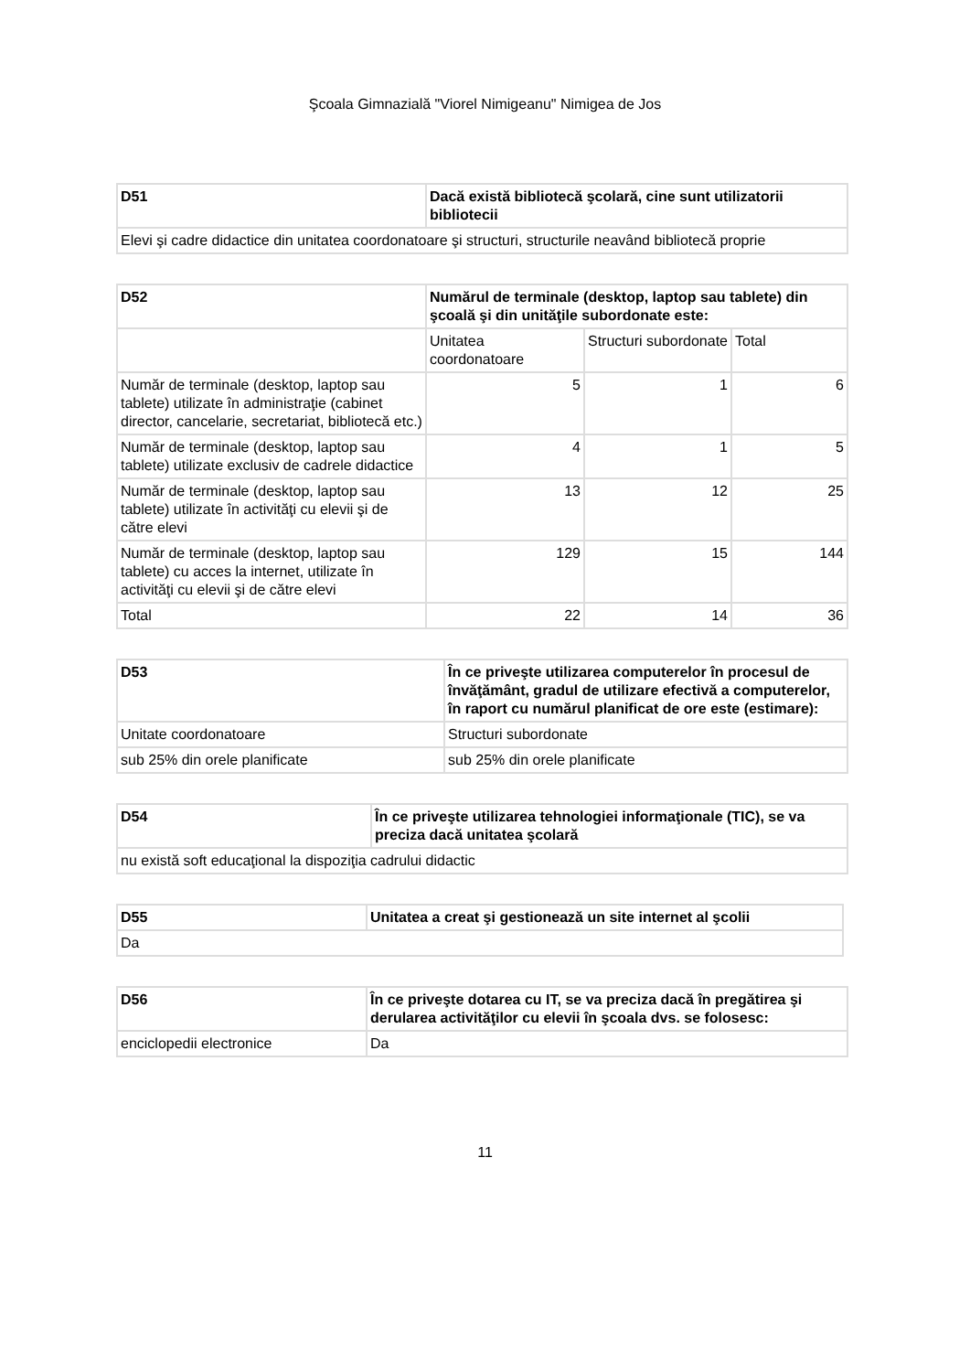Şcoala Gimnazială "Viorel Nimigeanu" Nimigea de Jos
| D51 | Dacă există bibliotecă şcolară, cine sunt utilizatorii bibliotecii |
| --- | --- |
| Elevi şi cadre didactice din unitatea coordonatoare şi structuri, structurile neavând bibliotecă proprie | |
| D52 | Numărul de terminale (desktop, laptop sau tablete) din şcoală şi din unităţile subordonate este: | | |
| --- | --- | --- | --- |
| | Unitatea coordonatoare | Structuri subordonate | Total |
| Număr de terminale (desktop, laptop sau tablete) utilizate în administraţie (cabinet director, cancelarie, secretariat, bibliotecă etc.) | 5 | 1 | 6 |
| Număr de terminale (desktop, laptop sau tablete) utilizate exclusiv de cadrele didactice | 4 | 1 | 5 |
| Număr de terminale (desktop, laptop sau tablete) utilizate în activităţi cu elevii şi de către elevi | 13 | 12 | 25 |
| Număr de terminale (desktop, laptop sau tablete) cu acces la internet, utilizate în activităţi cu elevii şi de către elevi | 129 | 15 | 144 |
| Total | 22 | 14 | 36 |
| D53 | În ce priveşte utilizarea computerelor în procesul de învăţământ, gradul de utilizare efectivă a computerelor, în raport cu numărul planificat de ore este (estimare): |
| --- | --- |
| Unitate coordonatoare | Structuri subordonate |
| sub 25% din orele planificate | sub 25% din orele planificate |
| D54 | În ce priveşte utilizarea tehnologiei informaţionale (TIC), se va preciza dacă unitatea şcolară |
| --- | --- |
| nu există soft educaţional la dispoziţia cadrului didactic | |
| D55 | Unitatea a creat şi gestionează un site internet al şcolii |
| --- | --- |
| Da | |
| D56 | În ce priveşte dotarea cu IT, se va preciza dacă în pregătirea şi derularea activităţilor cu elevii în şcoala dvs. se folosesc: |
| --- | --- |
| enciclopedii electronice | Da |
11